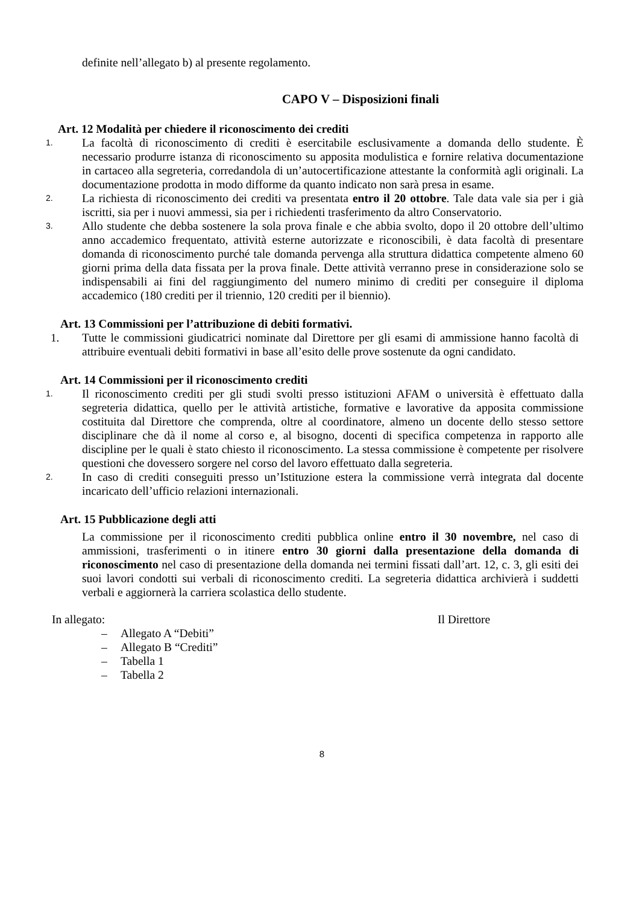definite nell’allegato b) al presente regolamento.
CAPO V – Disposizioni finali
Art. 12 Modalità per chiedere il riconoscimento dei crediti
1.
La facoltà di riconoscimento di crediti è esercitabile esclusivamente a domanda dello studente. È necessario produrre istanza di riconoscimento su apposita modulistica e fornire relativa documentazione in cartaceo alla segreteria, corredandola di un’autocertificazione attestante la conformità agli originali. La documentazione prodotta in modo difforme da quanto indicato non sarà presa in esame.
2.
La richiesta di riconoscimento dei crediti va presentata entro il 20 ottobre. Tale data vale sia per i già iscritti, sia per i nuovi ammessi, sia per i richiedenti trasferimento da altro Conservatorio.
3.
Allo studente che debba sostenere la sola prova finale e che abbia svolto, dopo il 20 ottobre dell’ultimo anno accademico frequentato, attività esterne autorizzate e riconoscibili, è data facoltà di presentare domanda di riconoscimento purché tale domanda pervenga alla struttura didattica competente almeno 60 giorni prima della data fissata per la prova finale. Dette attività verranno prese in considerazione solo se indispensabili ai fini del raggiungimento del numero minimo di crediti per conseguire il diploma accademico (180 crediti per il triennio, 120 crediti per il biennio).
Art. 13 Commissioni per l’attribuzione di debiti formativi.
1. Tutte le commissioni giudicatrici nominate dal Direttore per gli esami di ammissione hanno facoltà di attribuire eventuali debiti formativi in base all’esito delle prove sostenute da ogni candidato.
Art. 14 Commissioni per il riconoscimento crediti
1.
Il riconoscimento crediti per gli studi svolti presso istituzioni AFAM o università è effettuato dalla segreteria didattica, quello per le attività artistiche, formative e lavorative da apposita commissione costituita dal Direttore che comprenda, oltre al coordinatore, almeno un docente dello stesso settore disciplinare che dà il nome al corso e, al bisogno, docenti di specifica competenza in rapporto alle discipline per le quali è stato chiesto il riconoscimento. La stessa commissione è competente per risolvere questioni che dovessero sorgere nel corso del lavoro effettuato dalla segreteria.
2.
In caso di crediti conseguiti presso un’Istituzione estera la commissione verrà integrata dal docente incaricato dell’ufficio relazioni internazionali.
Art. 15 Pubblicazione degli atti
La commissione per il riconoscimento crediti pubblica online entro il 30 novembre, nel caso di ammissioni, trasferimenti o in itinere entro 30 giorni dalla presentazione della domanda di riconoscimento nel caso di presentazione della domanda nei termini fissati dall’art. 12, c. 3, gli esiti dei suoi lavori condotti sui verbali di riconoscimento crediti. La segreteria didattica archivierà i suddetti verbali e aggiornerà la carriera scolastica dello studente.
In allegato: Il Direttore
– Allegato A “Debiti”
– Allegato B “Crediti”
– Tabella 1
– Tabella 2
8